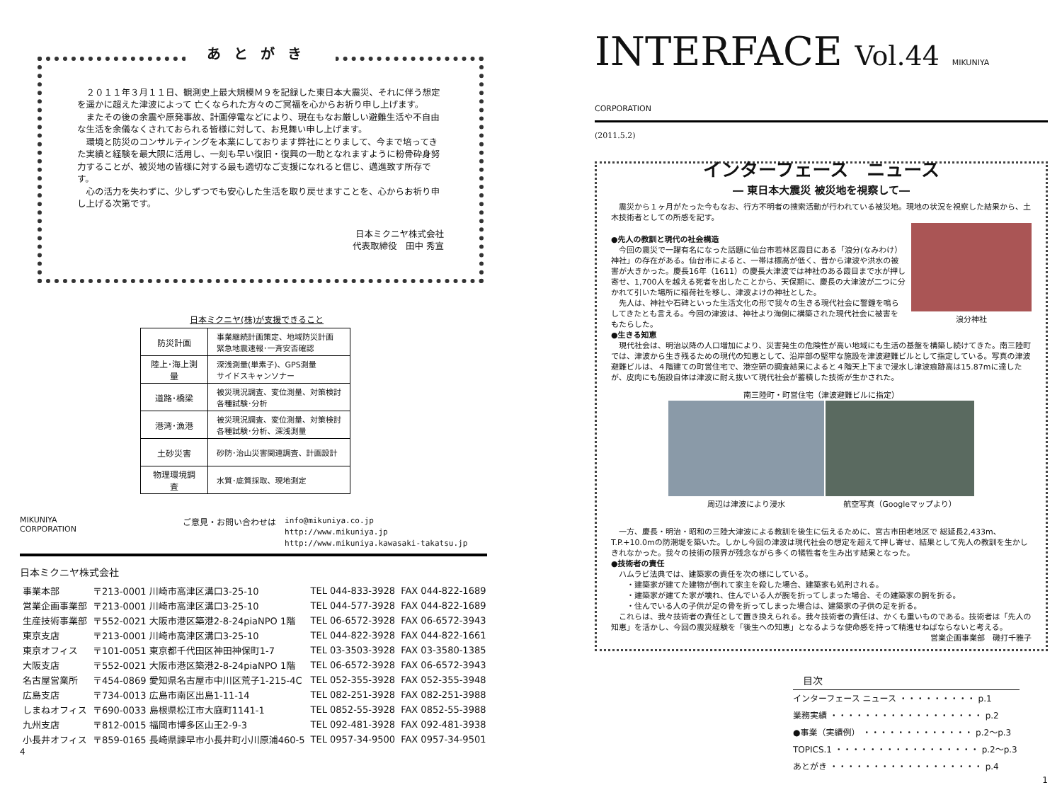あとがき
　２０１１年３月１１日、観測史上最大規模Ｍ９を記録した東日本大震災、それに伴う想定を遥かに超えた津波によって 亡くなられた方々のご冥福を心からお祈り申し上げます。
　またその後の余震や原発事故、計画停電などにより、現在もなお厳しい避難生活や不自由な生活を余儀なくされておられる皆様に対して、お見舞い申し上げます。
　環境と防災のコンサルティングを本業にしております弊社にとりまして、今まで培ってきた実績と経験を最大限に活用し、一刻も早い復旧・復興の一助となれますように粉骨砕身努力することが、被災地の皆様に対する最も適切なご支援になれると信じ、邁進致す所存です。
　心の活力を失わずに、少しずつでも安心した生活を取り戻せますことを、心からお祈り申し上げる次第です。
日本ミクニヤ株式会社
代表取締役　田中 秀宣
日本ミクニヤ(株)が支援できること
| 防災計画 | 事業継続計画策定、地域防災計画 緊急地震速報･一斉安否確認 |
| 陸上･海上測量 | 深浅測量(単素子)、GPS測量 サイドスキャンソナー |
| 道路･橋梁 | 被災現況調査、変位測量、対策検討 各種試験･分析 |
| 港湾･漁港 | 被災現況調査、変位測量、対策検討 各種試験･分析、深浅測量 |
| 土砂災害 | 砂防･治山災害関連調査、計画設計 |
| 物理環境調査 | 水質･底質採取、現地測定 |
MIKUNIYA
CORPORATION
ご意見・お問い合わせは　
info@mikuniya.co.jp
http://www.mikuniya.jp
http://www.mikuniya.kawasaki-takatsu.jp
日本ミクニヤ株式会社
| 事業本部 | 〒213-0001 川崎市高津区溝口3-25-10 | TEL 044-833-3928 | FAX 044-822-1689 |
| 営業企画事業部 | 〒213-0001 川崎市高津区溝口3-25-10 | TEL 044-577-3928 | FAX 044-822-1689 |
| 生産技術事業部 | 〒552-0021 大阪市港区築港2-8-24piaNPO 1階 | TEL 06-6572-3928 | FAX 06-6572-3943 |
| 東京支店 | 〒213-0001 川崎市高津区溝口3-25-10 | TEL 044-822-3928 | FAX 044-822-1661 |
| 東京オフィス | 〒101-0051 東京都千代田区神田神保町1-7 | TEL 03-3503-3928 | FAX 03-3580-1385 |
| 大阪支店 | 〒552-0021 大阪市港区築港2-8-24piaNPO 1階 | TEL 06-6572-3928 | FAX 06-6572-3943 |
| 名古屋営業所 | 〒454-0869 愛知県名古屋市中川区荒子1-215-4C | TEL 052-355-3928 | FAX 052-355-3948 |
| 広島支店 | 〒734-0013 広島市南区出島1-11-14 | TEL 082-251-3928 | FAX 082-251-3988 |
| しまねオフィス | 〒690-0033 島根県松江市大庭町1141-1 | TEL 0852-55-3928 | FAX 0852-55-3988 |
| 九州支店 | 〒812-0015 福岡市博多区山王2-9-3 | TEL 092-481-3928 | FAX 092-481-3938 |
| 小長井オフィス | 〒859-0165 長崎県諫早市小長井町小川原浦460-5 | TEL 0957-34-9500 | FAX 0957-34-9501 |
4
INTERFACE Vol.44 MIKUNIYA CORPORATION
(2011.5.2)
インターフェース　ニュース
― 東日本大震災 被災地を視察して―
　震災から１ヶ月がたった今もなお、行方不明者の捜索活動が行われている被災地。現地の状況を視察した結果から、土木技術者としての所感を記す。
浪分神社
●先人の教訓と現代の社会構造
　今回の震災で一躍有名になった話題に仙台市若林区霞目にある「浪分(なみわけ）神社」の存在がある。仙台市によると、一帯は標高が低く、昔から津波や洪水の被害が大きかった。慶長16年（1611）の慶長大津波では神社のある霞目まで水が押し寄せ、1,700人を越える死者を出したことから、天保期に、慶長の大津波が二つに分かれて引いた場所に稲荷社を移し、津波よけの神社とした。
　先人は、神社や石碑といった生活文化の形で我々の生きる現代社会に警鐘を鳴らしてきたとも言える。今回の津波は、神社より海側に構築された現代社会に被害をもたらした。
●生きる知恵
　現代社会は、明治以降の人口増加により、災害発生の危険性が高い地域にも生活の基盤を構築し続けてきた。南三陸町では、津波から生き残るための現代の知恵として、沿岸部の堅牢な施設を津波避難ビルとして指定している。写真の津波避難ビルは、４階建ての町営住宅で、港空研の調査結果によると４階天上下まで浸水し津波痕跡高は15.87mに達したが、皮肉にも施設自体は津波に耐え抜いて現代社会が蓄積した技術が生かされた。
南三陸町・町営住宅（津波避難ビルに指定）
周辺は津波により浸水
航空写真（Googleマップより）
　一方、慶長・明治・昭和の三陸大津波による教訓を後生に伝えるために、宮古市田老地区で 総延長2,433m、T.P.+10.0mの防潮堤を築いた。しかし今回の津波は現代社会の想定を超えて押し寄せ、結果として先人の教訓を生かしきれなかった。我々の技術の限界が残念ながら多くの犠牲者を生み出す結果となった。
●技術者の責任
　ハムラビ法典では、建築家の責任を次の様にしている。
　　・建築家が建てた建物が倒れて家主を殺した場合、建築家も処刑される。
　　・建築家が建てた家が壊れ、住んでいる人が腕を折ってしまった場合、その建築家の腕を折る。
　　・住んでいる人の子供が足の骨を折ってしまった場合は、建築家の子供の足を折る。
　これらは、我々技術者の責任として置き換えられる。我々技術者の責任は、かくも重いものである。技術者は「先人の知恵」を活かし、今回の震災経験を「後生への知恵」となるような使命感を持って精進せねばならないと考える。
営業企画事業部　磯打千雅子
　目次
インターフェース ニュース ・・・・・・・・・ p.1
業務実績 ・・・・・・・・・・・・・・・・・・ p.2
●事業（実績例） ・・・・・・・・・・・・・ p.2～p.3
TOPICS.1 ・・・・・・・・・・・・・・・・・ p.2～p.3
あとがき ・・・・・・・・・・・・・・・・・・ p.4
1